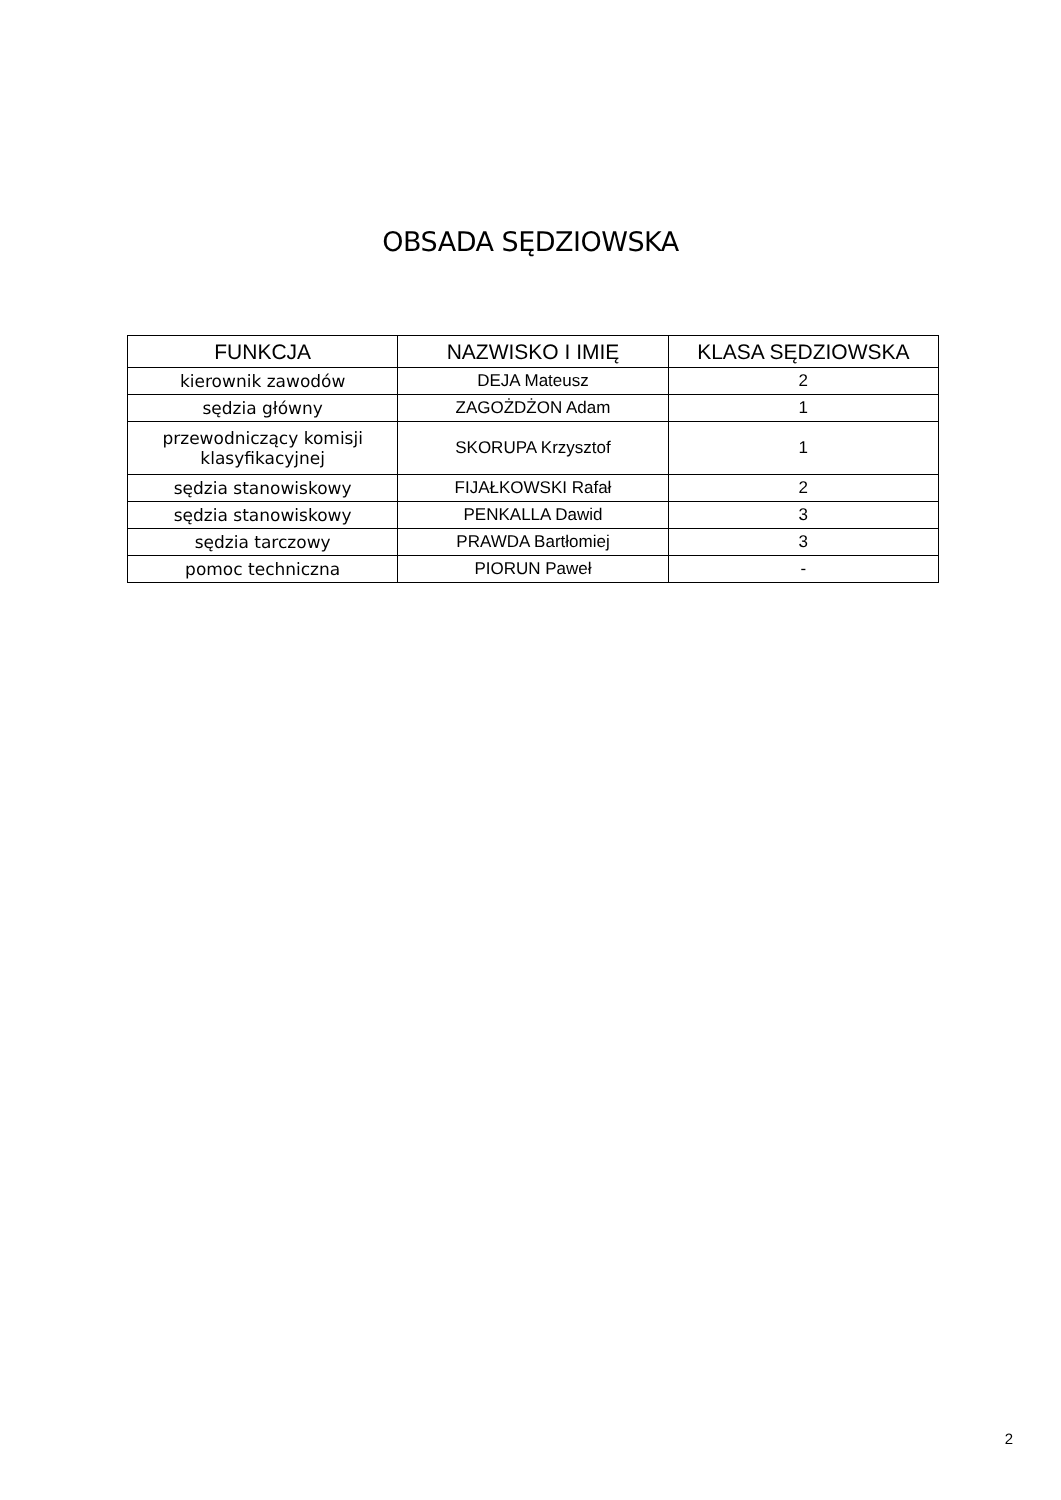OBSADA SĘDZIOWSKA
| FUNKCJA | NAZWISKO I IMIĘ | KLASA SĘDZIOWSKA |
| --- | --- | --- |
| kierownik zawodów | DEJA Mateusz | 2 |
| sędzia główny | ZAGOŻDŻON Adam | 1 |
| przewodniczący komisji klasyfikacyjnej | SKORUPA Krzysztof | 1 |
| sędzia stanowiskowy | FIJAŁKOWSKI Rafał | 2 |
| sędzia stanowiskowy | PENKALLA Dawid | 3 |
| sędzia tarczowy | PRAWDA Bartłomiej | 3 |
| pomoc techniczna | PIORUN Paweł | - |
2